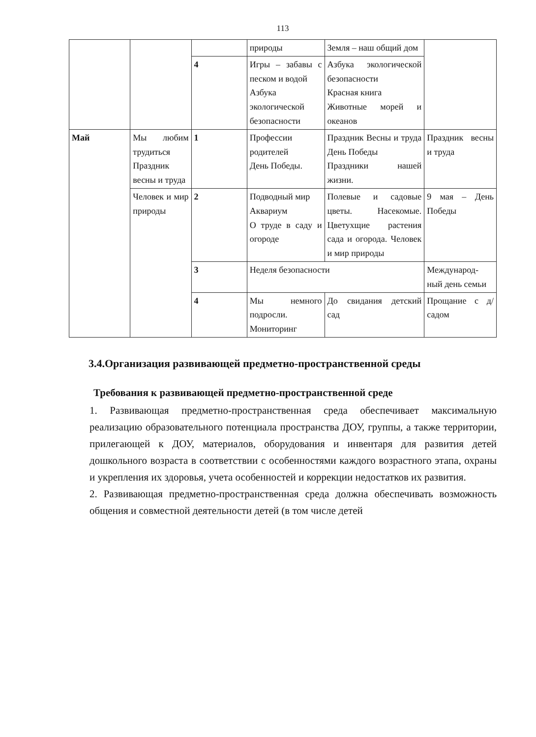113
| | | | природы | Земля – наш общий дом | |
| | | 4 | Игры – забавы с песком и водой Азбука экологической безопасности | Азбука экологической безопасности Красная книга Животные морей и океанов | |
| Май | Мы любим трудиться Праздник весны и труда | 1 | Профессии родителей День Победы. | Праздник Весны и труда День Победы Праздники нашей жизни. | Праздник весны и труда |
| | Человек и мир природы | 2 | Подводный мир Аквариум О труде в саду и огороде | Полевые и садовые цветы. Насекомые. Цветухщие растения сада и огорода. Человек и мир природы | 9 мая – День Победы |
| | | 3 | Неделя безопасности | | Международ-ный день семьи |
| | | 4 | Мы немного подросли. Мониторинг | До свидания детский сад | Прощание с д/садом |
3.4.Организация развивающей предметно-пространственной среды
Требования к развивающей предметно-пространственной среде
1. Развивающая предметно-пространственная среда обеспечивает максимальную реализацию образовательного потенциала пространства ДОУ, группы, а также территории, прилегающей к ДОУ, материалов, оборудования и инвентаря для развития детей дошкольного возраста в соответствии с особенностями каждого возрастного этапа, охраны и укрепления их здоровья, учета особенностей и коррекции недостатков их развития.
2. Развивающая предметно-пространственная среда должна обеспечивать возможность общения и совместной деятельности детей (в том числе детей